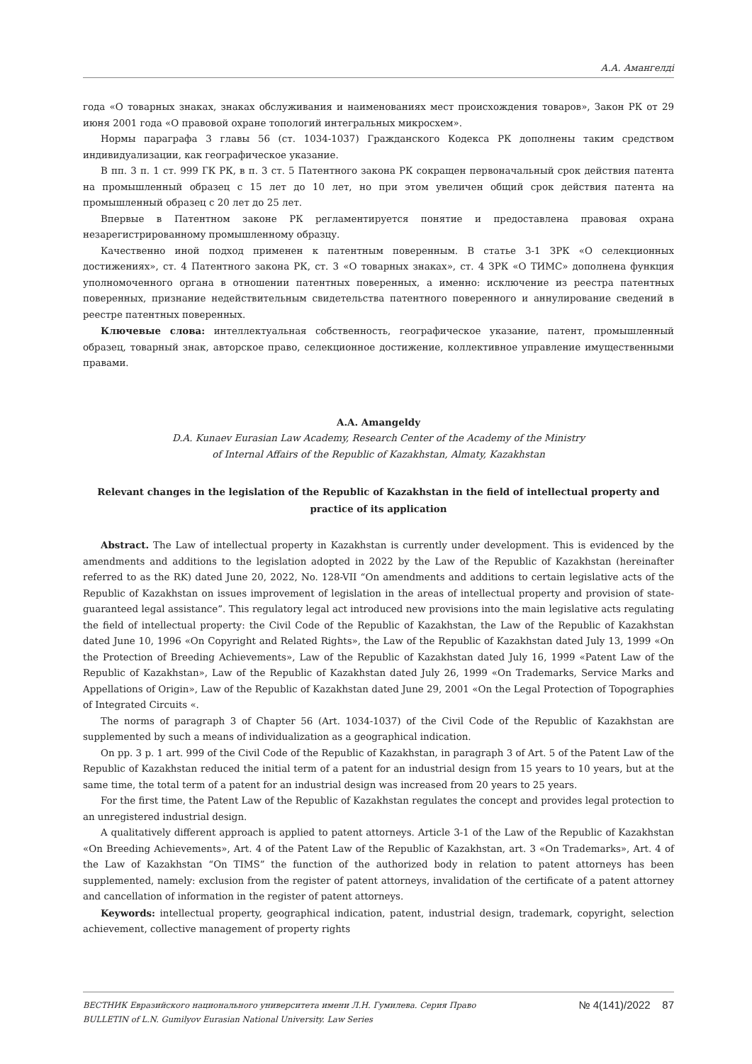А.А. Амангелді
года «О товарных знаках, знаках обслуживания и наименованиях мест происхождения товаров», Закон РК от 29 июня 2001 года «О правовой охране топологий интегральных микросхем».
Нормы параграфа 3 главы 56 (ст. 1034-1037) Гражданского Кодекса РК дополнены таким средством индивидуализации, как географическое указание.
В пп. 3 п. 1 ст. 999 ГК РК, в п. 3 ст. 5 Патентного закона РК сокращен первоначальный срок действия патента на промышленный образец с 15 лет до 10 лет, но при этом увеличен общий срок действия патента на промышленный образец с 20 лет до 25 лет.
Впервые в Патентном законе РК регламентируется понятие и предоставлена правовая охрана незарегистрированному промышленному образцу.
Качественно иной подход применен к патентным поверенным. В статье 3-1 ЗРК «О селекционных достижениях», ст. 4 Патентного закона РК, ст. 3 «О товарных знаках», ст. 4 ЗРК «О ТИМС» дополнена функция уполномоченного органа в отношении патентных поверенных, а именно: исключение из реестра патентных поверенных, признание недействительным свидетельства патентного поверенного и аннулирование сведений в реестре патентных поверенных.
Ключевые слова: интеллектуальная собственность, географическое указание, патент, промышленный образец, товарный знак, авторское право, селекционное достижение, коллективное управление имущественными правами.
A.A. Amangeldy
D.A. Kunaev Eurasian Law Academy, Research Center of the Academy of the Ministry
of Internal Affairs of the Republic of Kazakhstan, Almaty, Kazakhstan
Relevant changes in the legislation of the Republic of Kazakhstan in the field of intellectual property and practice of its application
Abstract. The Law of intellectual property in Kazakhstan is currently under development. This is evidenced by the amendments and additions to the legislation adopted in 2022 by the Law of the Republic of Kazakhstan (hereinafter referred to as the RK) dated June 20, 2022, No. 128-VII “On amendments and additions to certain legislative acts of the Republic of Kazakhstan on issues improvement of legislation in the areas of intellectual property and provision of state-guaranteed legal assistance”. This regulatory legal act introduced new provisions into the main legislative acts regulating the field of intellectual property: the Civil Code of the Republic of Kazakhstan, the Law of the Republic of Kazakhstan dated June 10, 1996 «On Copyright and Related Rights», the Law of the Republic of Kazakhstan dated July 13, 1999 «On the Protection of Breeding Achievements», Law of the Republic of Kazakhstan dated July 16, 1999 «Patent Law of the Republic of Kazakhstan», Law of the Republic of Kazakhstan dated July 26, 1999 «On Trademarks, Service Marks and Appellations of Origin», Law of the Republic of Kazakhstan dated June 29, 2001 «On the Legal Protection of Topographies of Integrated Circuits «.
The norms of paragraph 3 of Chapter 56 (Art. 1034-1037) of the Civil Code of the Republic of Kazakhstan are supplemented by such a means of individualization as a geographical indication.
On pp. 3 p. 1 art. 999 of the Civil Code of the Republic of Kazakhstan, in paragraph 3 of Art. 5 of the Patent Law of the Republic of Kazakhstan reduced the initial term of a patent for an industrial design from 15 years to 10 years, but at the same time, the total term of a patent for an industrial design was increased from 20 years to 25 years.
For the first time, the Patent Law of the Republic of Kazakhstan regulates the concept and provides legal protection to an unregistered industrial design.
A qualitatively different approach is applied to patent attorneys. Article 3-1 of the Law of the Republic of Kazakhstan «On Breeding Achievements», Art. 4 of the Patent Law of the Republic of Kazakhstan, art. 3 «On Trademarks», Art. 4 of the Law of Kazakhstan “On TIMS” the function of the authorized body in relation to patent attorneys has been supplemented, namely: exclusion from the register of patent attorneys, invalidation of the certificate of a patent attorney and cancellation of information in the register of patent attorneys.
Keywords: intellectual property, geographical indication, patent, industrial design, trademark, copyright, selection achievement, collective management of property rights
ВЕСТНИК Евразийского национального университета имени Л.Н. Гумилева. Серия Право
BULLETIN of L.N. Gumilyov Eurasian National University. Law Series
№ 4(141)/2022 87